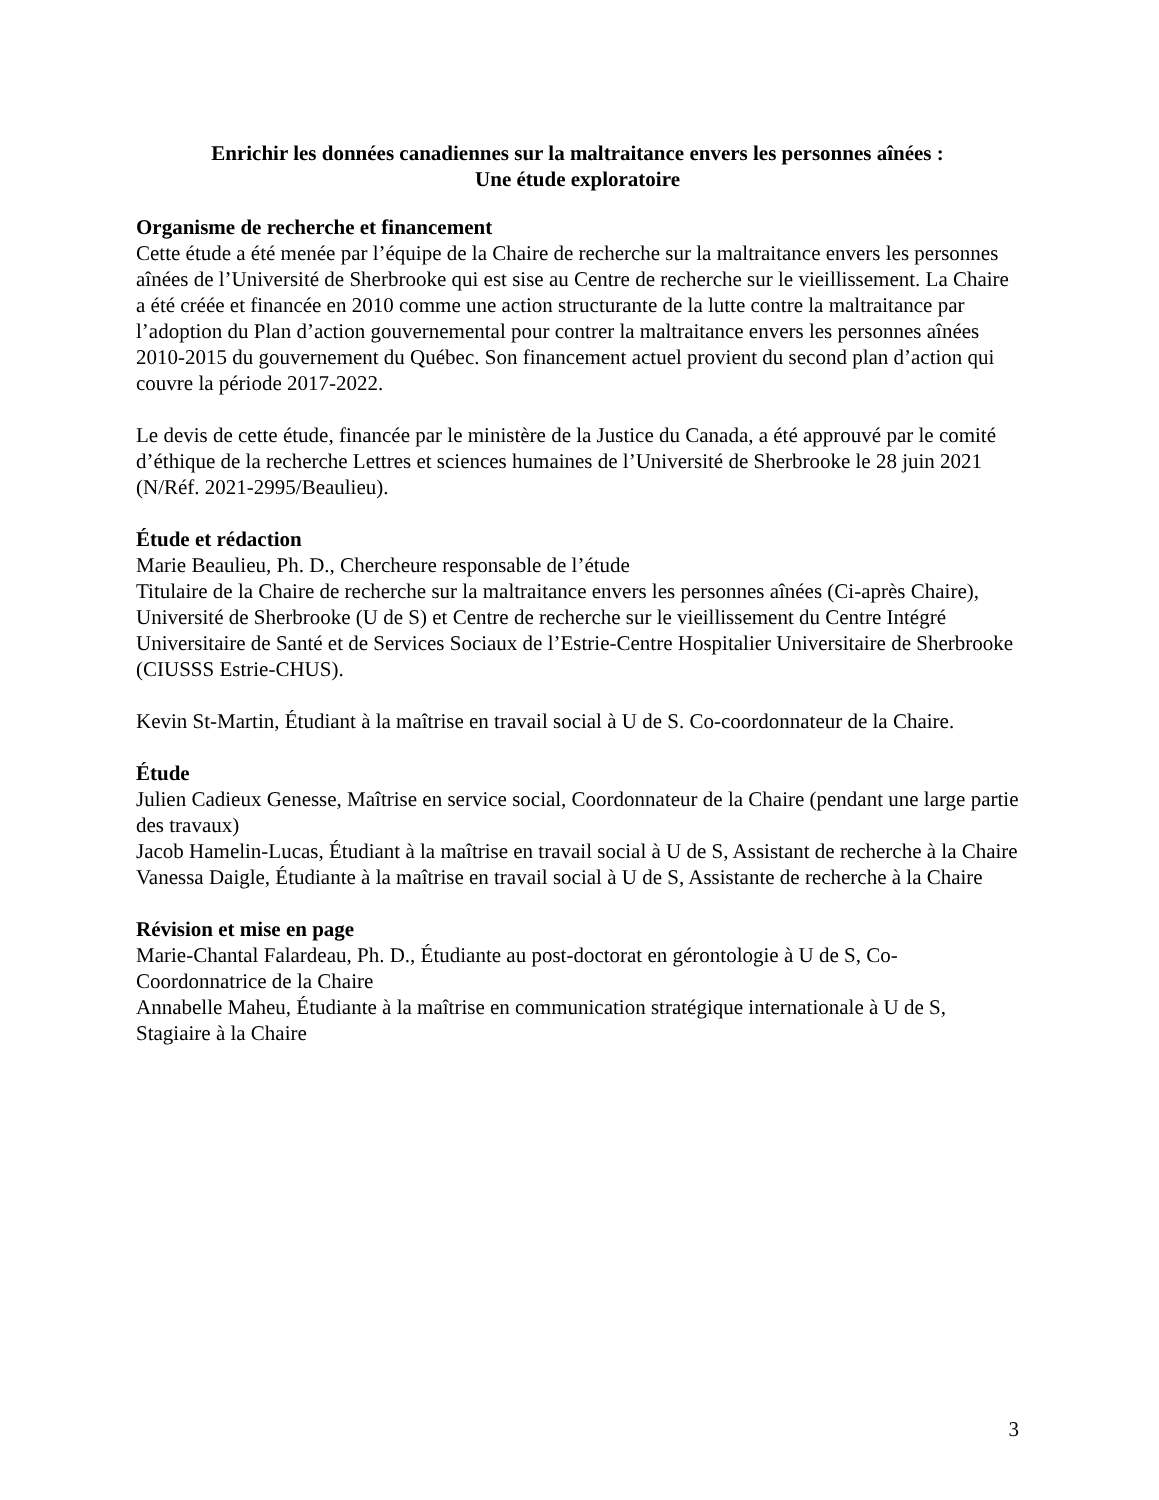Enrichir les données canadiennes sur la maltraitance envers les personnes aînées :
Une étude exploratoire
Organisme de recherche et financement
Cette étude a été menée par l’équipe de la Chaire de recherche sur la maltraitance envers les personnes aînées de l’Université de Sherbrooke qui est sise au Centre de recherche sur le vieillissement. La Chaire a été créée et financée en 2010 comme une action structurante de la lutte contre la maltraitance par l’adoption du Plan d’action gouvernemental pour contrer la maltraitance envers les personnes aînées 2010-2015 du gouvernement du Québec. Son financement actuel provient du second plan d’action qui couvre la période 2017-2022.
Le devis de cette étude, financée par le ministère de la Justice du Canada, a été approuvé par le comité d’éthique de la recherche Lettres et sciences humaines de l’Université de Sherbrooke le 28 juin 2021 (N/Réf. 2021-2995/Beaulieu).
Étude et rédaction
Marie Beaulieu, Ph. D., Chercheure responsable de l’étude
Titulaire de la Chaire de recherche sur la maltraitance envers les personnes aînées (Ci-après Chaire), Université de Sherbrooke (U de S) et Centre de recherche sur le vieillissement du Centre Intégré Universitaire de Santé et de Services Sociaux de l’Estrie-Centre Hospitalier Universitaire de Sherbrooke (CIUSSS Estrie-CHUS).
Kevin St-Martin, Étudiant à la maîtrise en travail social à U de S. Co-coordonnateur de la Chaire.
Étude
Julien Cadieux Genesse, Maîtrise en service social, Coordonnateur de la Chaire (pendant une large partie des travaux)
Jacob Hamelin-Lucas, Étudiant à la maîtrise en travail social à U de S, Assistant de recherche à la Chaire
Vanessa Daigle, Étudiante à la maîtrise en travail social à U de S, Assistante de recherche à la Chaire
Révision et mise en page
Marie-Chantal Falardeau, Ph. D., Étudiante au post-doctorat en gérontologie à U de S, Co-Coordonnatrice de la Chaire
Annabelle Maheu, Étudiante à la maîtrise en communication stratégique internationale à U de S, Stagiaire à la Chaire
3